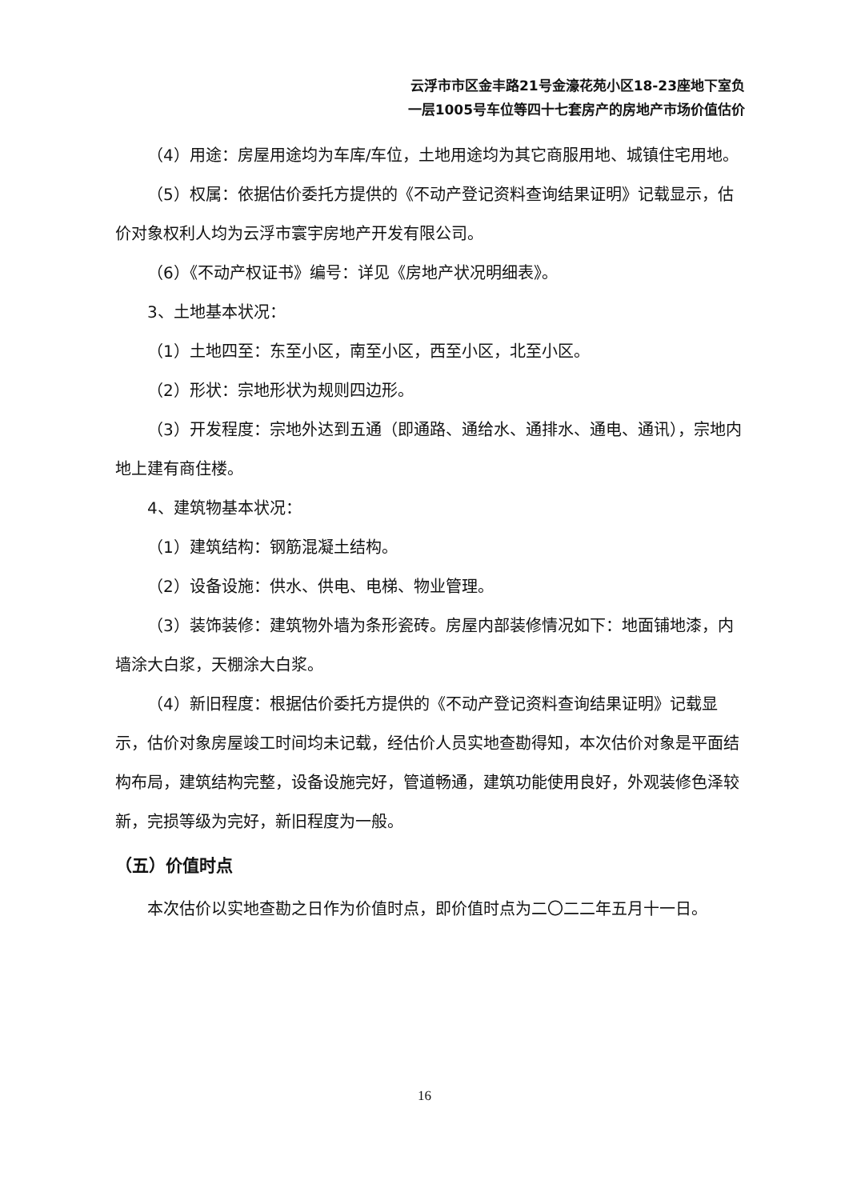云浮市市区金丰路21号金濠花苑小区18-23座地下室负
一层1005号车位等四十七套房产的房地产市场价值估价
（4）用途：房屋用途均为车库/车位，土地用途均为其它商服用地、城镇住宅用地。
（5）权属：依据估价委托方提供的《不动产登记资料查询结果证明》记载显示，估价对象权利人均为云浮市寰宇房地产开发有限公司。
（6）《不动产权证书》编号：详见《房地产状况明细表》。
3、土地基本状况：
（1）土地四至：东至小区，南至小区，西至小区，北至小区。
（2）形状：宗地形状为规则四边形。
（3）开发程度：宗地外达到五通（即通路、通给水、通排水、通电、通讯），宗地内地上建有商住楼。
4、建筑物基本状况：
（1）建筑结构：钢筋混凝土结构。
（2）设备设施：供水、供电、电梯、物业管理。
（3）装饰装修：建筑物外墙为条形瓷砖。房屋内部装修情况如下：地面铺地漆，内墙涂大白浆，天棚涂大白浆。
（4）新旧程度：根据估价委托方提供的《不动产登记资料查询结果证明》记载显示，估价对象房屋竣工时间均未记载，经估价人员实地查勘得知，本次估价对象是平面结构布局，建筑结构完整，设备设施完好，管道畅通，建筑功能使用良好，外观装修色泽较新，完损等级为完好，新旧程度为一般。
（五）价值时点
本次估价以实地查勘之日作为价值时点，即价值时点为二〇二二年五月十一日。
16